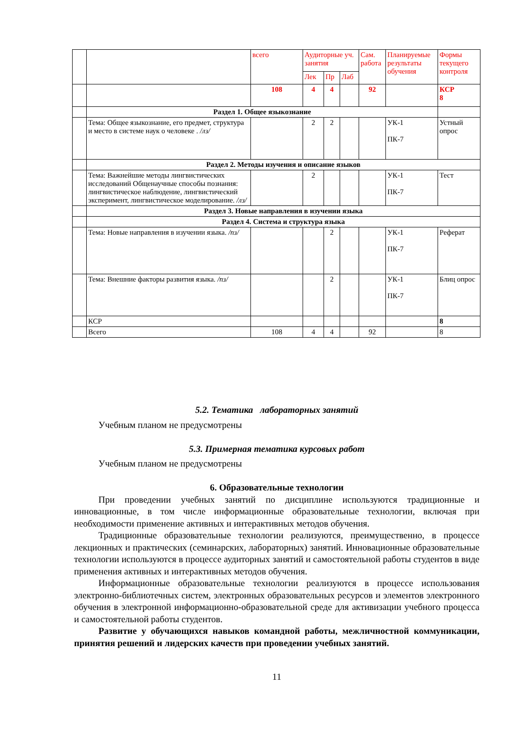| | | всего | Аудиторные уч. занятия | | | Сам. работа | Планируемые результаты обучения | Формы текущего контроля |
| | | | Лек | Пр | Лаб | | | |
| | | 108 | 4 | 4 | | 92 | | КСР 8 |
| | Раздел 1. Общее языкознание | | | | | | | |
| | Тема: Общее языкознание, его предмет, структура и место в системе наук о человеке . /лз/ | | 2 | 2 | | | УК-1 ПК-7 | Устный опрос |
| | Раздел 2. Методы изучения и описание языков | | | | | | | |
| | Тема: Важнейшие методы лингвистических исследований Общенаучные способы познания: лингвистическое наблюдение, лингвистический эксперимент, лингвистическое моделирование. /лз/ | | 2 | | | | УК-1 ПК-7 | Тест |
| | Раздел 3. Новые направления в изучении языка | | | | | | | |
| | Раздел 4. Система и структура языка | | | | | | | |
| | Тема: Новые направления в изучении языка. /пз/ | | | 2 | | | УК-1 ПК-7 | Реферат |
| | Тема: Внешние факторы развития языка. /пз/ | | | 2 | | | УК-1 ПК-7 | Блиц опрос |
| | КСР | | | | | | | 8 |
| | Всего | 108 | 4 | 4 | | 92 | | 8 |
5.2. Тематика лабораторных занятий
Учебным планом не предусмотрены
5.3. Примерная тематика курсовых работ
Учебным планом не предусмотрены
6. Образовательные технологии
При проведении учебных занятий по дисциплине используются традиционные и инновационные, в том числе информационные образовательные технологии, включая при необходимости применение активных и интерактивных методов обучения.
Традиционные образовательные технологии реализуются, преимущественно, в процессе лекционных и практических (семинарских, лабораторных) занятий. Инновационные образовательные технологии используются в процессе аудиторных занятий и самостоятельной работы студентов в виде применения активных и интерактивных методов обучения.
Информационные образовательные технологии реализуются в процессе использования электронно-библиотечных систем, электронных образовательных ресурсов и элементов электронного обучения в электронной информационно-образовательной среде для активизации учебного процесса и самостоятельной работы студентов.
Развитие у обучающихся навыков командной работы, межличностной коммуникации, принятия решений и лидерских качеств при проведении учебных занятий.
11